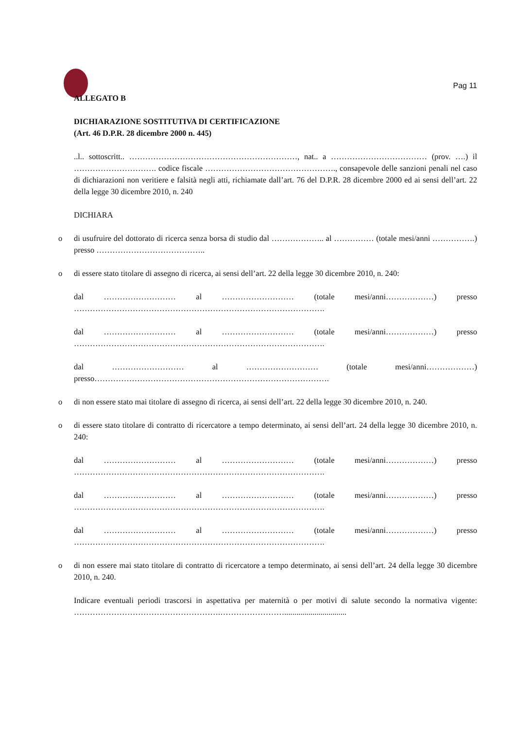Pag 11
ALLEGATO B
DICHIARAZIONE SOSTITUTIVA DI CERTIFICAZIONE
(Art. 46 D.P.R. 28 dicembre 2000 n. 445)
..l.. sottoscritt.. ………………………………………………………, nat.. a ……………………………… (prov. ….) il …………………………. codice fiscale …………………………………………., consapevole delle sanzioni penali nel caso di dichiarazioni non veritiere e falsità negli atti, richiamate dall’art. 76 del D.P.R. 28 dicembre 2000 ed ai sensi dell’art. 22 della legge 30 dicembre 2010, n. 240
DICHIARA
o di usufruire del dottorato di ricerca senza borsa di studio dal ……………….. al …………… (totale mesi/anni …………….) presso …………………………………..
o di essere stato titolare di assegno di ricerca, ai sensi dell’art. 22 della legge 30 dicembre 2010, n. 240:
dal ……………………… al ……………………… (totale mesi/anni………………) presso ………………………………………………………………………………….
dal ……………………… al ……………………… (totale mesi/anni………………) presso ………………………………………………………………………………….
dal ……………………… al ……………………… (totale mesi/anni………………) presso…………………………………………………………………………….
o di non essere stato mai titolare di assegno di ricerca, ai sensi dell’art. 22 della legge 30 dicembre 2010, n. 240.
o di essere stato titolare di contratto di ricercatore a tempo determinato, ai sensi dell’art. 24 della legge 30 dicembre 2010, n. 240:
dal ……………………… al ……………………… (totale mesi/anni………………) presso ………………………………………………………………………………….
dal ……………………… al ……………………… (totale mesi/anni………………) presso ………………………………………………………………………………….
dal ……………………… al ……………………… (totale mesi/anni………………) presso ………………………………………………………………………………….
o di non essere mai stato titolare di contratto di ricercatore a tempo determinato, ai sensi dell’art. 24 della legge 30 dicembre 2010, n. 240.
Indicare eventuali periodi trascorsi in aspettativa per maternità o per motivi di salute secondo la normativa vigente: ……………………………………………….……………………...............................